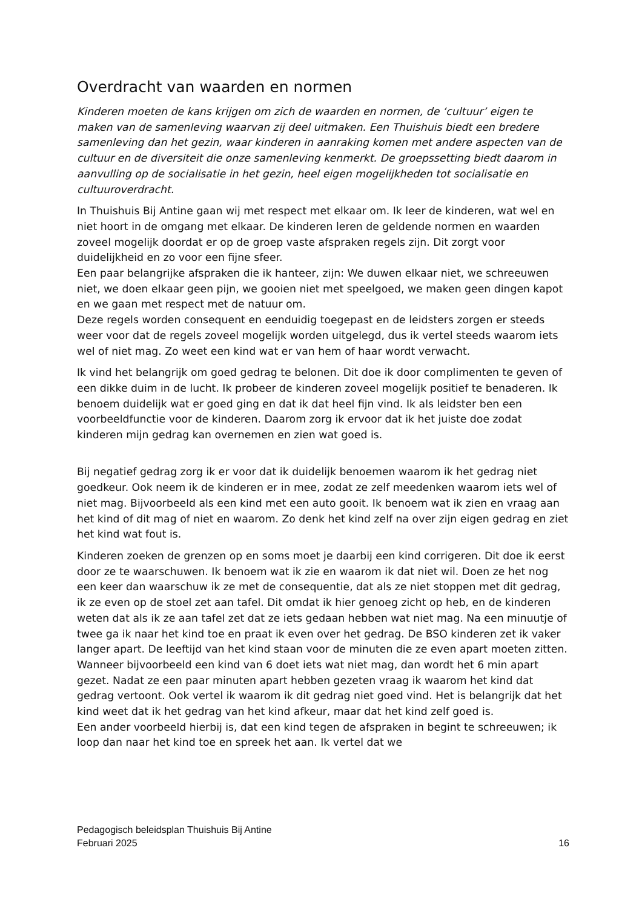Overdracht van waarden en normen
Kinderen moeten de kans krijgen om zich de waarden en normen, de ‘cultuur’ eigen te maken van de samenleving waarvan zij deel uitmaken. Een Thuishuis biedt een bredere samenleving dan het gezin, waar kinderen in aanraking komen met andere aspecten van de cultuur en de diversiteit die onze samenleving kenmerkt. De groepssetting biedt daarom in aanvulling op de socialisatie in het gezin, heel eigen mogelijkheden tot socialisatie en cultuuroverdracht.
In Thuishuis Bij Antine gaan wij met respect met elkaar om. Ik leer de kinderen, wat wel en niet hoort in de omgang met elkaar. De kinderen leren de geldende normen en waarden zoveel mogelijk doordat er op de groep vaste afspraken regels zijn. Dit zorgt voor duidelijkheid en zo voor een fijne sfeer.
Een paar belangrijke afspraken die ik hanteer, zijn: We duwen elkaar niet, we schreeuwen niet, we doen elkaar geen pijn, we gooien niet met speelgoed, we maken geen dingen kapot en we gaan met respect met de natuur om.
Deze regels worden consequent en eenduidig toegepast en de leidsters zorgen er steeds weer voor dat de regels zoveel mogelijk worden uitgelegd, dus ik vertel steeds waarom iets wel of niet mag. Zo weet een kind wat er van hem of haar wordt verwacht.
Ik vind het belangrijk om goed gedrag te belonen. Dit doe ik door complimenten te geven of een dikke duim in de lucht. Ik probeer de kinderen zoveel mogelijk positief te benaderen. Ik benoem duidelijk wat er goed ging en dat ik dat heel fijn vind. Ik als leidster ben een voorbeeldfunctie voor de kinderen. Daarom zorg ik ervoor dat ik het juiste doe zodat kinderen mijn gedrag kan overnemen en zien wat goed is.
Bij negatief gedrag zorg ik er voor dat ik duidelijk benoemen waarom ik het gedrag niet goedkeur. Ook neem ik de kinderen er in mee, zodat ze zelf meedenken waarom iets wel of niet mag. Bijvoorbeeld als een kind met een auto gooit. Ik benoem wat ik zien en vraag aan het kind of dit mag of niet en waarom. Zo denk het kind zelf na over zijn eigen gedrag en ziet het kind wat fout is.
Kinderen zoeken de grenzen op en soms moet je daarbij een kind corrigeren. Dit doe ik eerst door ze te waarschuwen. Ik benoem wat ik zie en waarom ik dat niet wil. Doen ze het nog een keer dan waarschuw ik ze met de consequentie, dat als ze niet stoppen met dit gedrag, ik ze even op de stoel zet aan tafel. Dit omdat ik hier genoeg zicht op heb, en de kinderen weten dat als ik ze aan tafel zet dat ze iets gedaan hebben wat niet mag. Na een minuutje of twee ga ik naar het kind toe en praat ik even over het gedrag. De BSO kinderen zet ik vaker langer apart. De leeftijd van het kind staan voor de minuten die ze even apart moeten zitten. Wanneer bijvoorbeeld een kind van 6 doet iets wat niet mag, dan wordt het 6 min apart gezet. Nadat ze een paar minuten apart hebben gezeten vraag ik waarom het kind dat gedrag vertoont. Ook vertel ik waarom ik dit gedrag niet goed vind. Het is belangrijk dat het kind weet dat ik het gedrag van het kind afkeur, maar dat het kind zelf goed is.
Een ander voorbeeld hierbij is, dat een kind tegen de afspraken in begint te schreeuwen; ik loop dan naar het kind toe en spreek het aan. Ik vertel dat we
Pedagogisch beleidsplan Thuishuis Bij Antine
Februari 2025 16